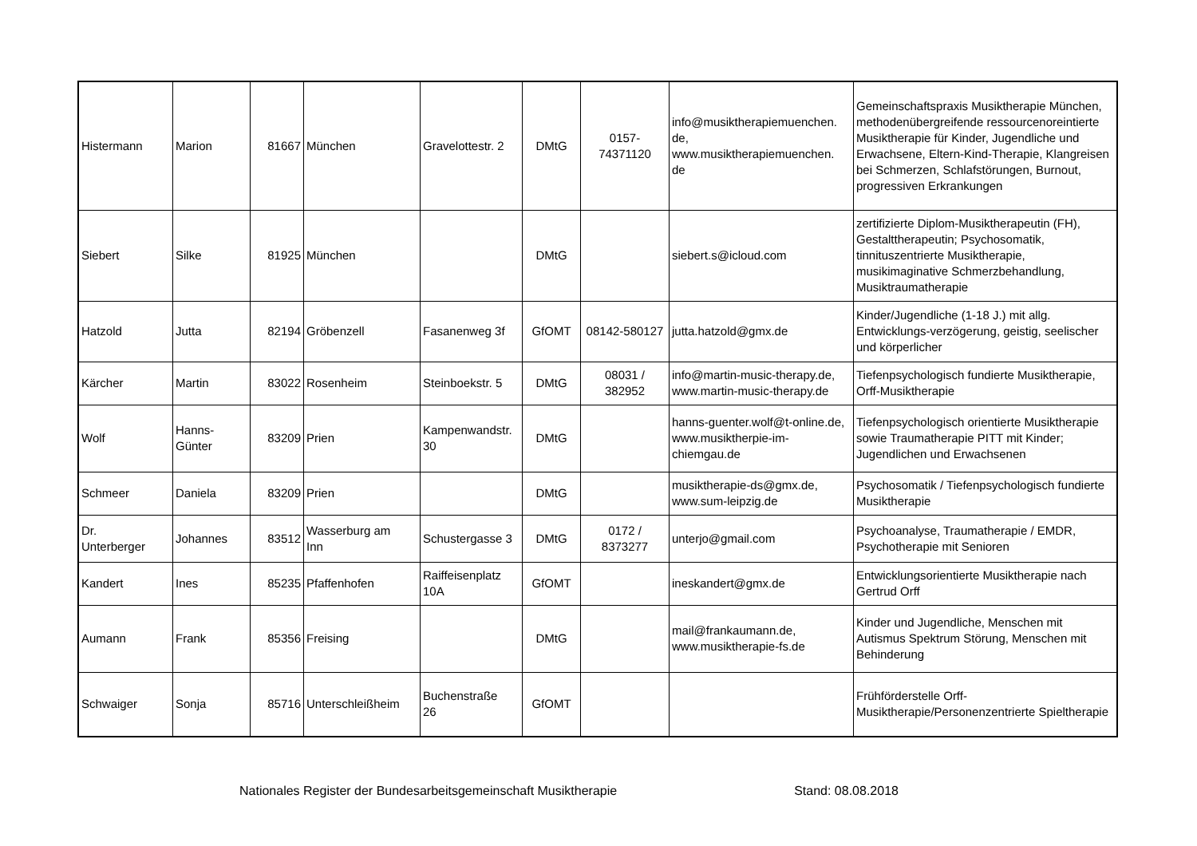| Histermann | Marion | 81667 | München | Gravelottestr. 2 | DMtG | 0157- 74371120 | info@musiktherapiemuenchen. de, www.musiktherapiemuenchen. de | Gemeinschaftspraxis Musiktherapie München, methodenübergreifende ressourcenoreintierte Musiktherapie für Kinder, Jugendliche und Erwachsene, Eltern-Kind-Therapie, Klangreisen bei Schmerzen, Schlafstörungen, Burnout, progressiven Erkrankungen |
| Siebert | Silke | 81925 | München | | DMtG | | siebert.s@icloud.com | zertifizierte Diplom-Musiktherapeutin (FH), Gestalttherapeutin; Psychosomatik, tinnituszentrierte Musiktherapie, musikimaginative Schmerzbehandlung, Musiktraumatherapie |
| Hatzold | Jutta | 82194 | Gröbenzell | Fasanenweg 3f | GfOMT | 08142-580127 | jutta.hatzold@gmx.de | Kinder/Jugendliche (1-18 J.) mit allg. Entwicklungs-verzögerung, geistig, seelischer und körperlicher |
| Kärcher | Martin | 83022 | Rosenheim | Steinboekstr. 5 | DMtG | 08031 / 382952 | info@martin-music-therapy.de, www.martin-music-therapy.de | Tiefenpsychologisch fundierte Musiktherapie, Orff-Musiktherapie |
| Wolf | Hanns- Günter | 83209 | Prien | Kampenwandstr. 30 | DMtG | | hanns-guenter.wolf@t-online.de, www.musiktherpie-im-chiemgau.de | Tiefenpsychologisch orientierte Musiktherapie sowie Traumatherapie PITT mit Kinder; Jugendlichen und Erwachsenen |
| Schmeer | Daniela | 83209 | Prien | | DMtG | | musiktherapie-ds@gmx.de, www.sum-leipzig.de | Psychosomatik / Tiefenpsychologisch fundierte Musiktherapie |
| Dr. Unterberger | Johannes | 83512 | Wasserburg am Inn | Schustergasse 3 | DMtG | 0172 / 8373277 | unterjo@gmail.com | Psychoanalyse, Traumatherapie / EMDR, Psychotherapie mit Senioren |
| Kandert | Ines | 85235 | Pfaffenhofen | Raiffeisenplatz 10A | GfOMT | | ineskandert@gmx.de | Entwicklungsorientierte Musiktherapie nach Gertrud Orff |
| Aumann | Frank | 85356 | Freising | | DMtG | | mail@frankaumann.de, www.musiktherapie-fs.de | Kinder und Jugendliche, Menschen mit Autismus Spektrum Störung, Menschen mit Behinderung |
| Schwaiger | Sonja | 85716 | Unterschleißheim | Buchenstraße 26 | GfOMT | | | Frühförderstelle Orff-Musiktherapie/Personenzentrierte Spieltherapie |
Nationales Register der Bundesarbeitsgemeinschaft Musiktherapie Stand: 08.08.2018